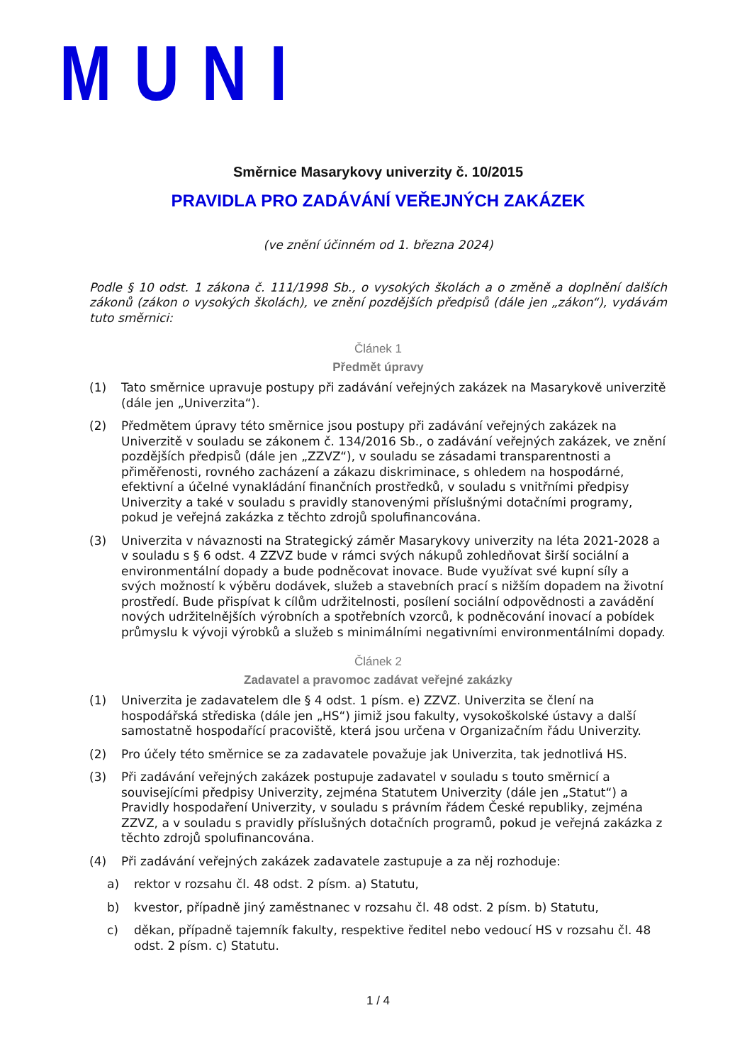MUNI
Směrnice Masarykovy univerzity č. 10/2015
PRAVIDLA PRO ZADÁVÁNÍ VEŘEJNÝCH ZAKÁZEK
(ve znění účinném od 1. března 2024)
Podle § 10 odst. 1 zákona č. 111/1998 Sb., o vysokých školách a o změně a doplnění dalších zákonů (zákon o vysokých školách), ve znění pozdějších předpisů (dále jen „zákon“), vydávám tuto směrnici:
Článek 1
Předmět úpravy
(1) Tato směrnice upravuje postupy při zadávání veřejných zakázek na Masarykově univerzitě (dále jen „Univerzita“).
(2) Předmětem úpravy této směrnice jsou postupy při zadávání veřejných zakázek na Univerzitě v souladu se zákonem č. 134/2016 Sb., o zadávání veřejných zakázek, ve znění pozdějších předpisů (dále jen „ZZVZ“), v souladu se zásadami transparentnosti a přiměřenosti, rovného zacházení a zákazu diskriminace, s ohledem na hospodárné, efektivní a účelné vynakládání finančních prostředků, v souladu s vnitřními předpisy Univerzity a také v souladu s pravidly stanovenými příslušnými dotačními programy, pokud je veřejná zakázka z těchto zdrojů spolufinancována.
(3) Univerzita v návaznosti na Strategický záměr Masarykovy univerzity na léta 2021-2028 a v souladu s § 6 odst. 4 ZZVZ bude v rámci svých nákupů zohledňovat širší sociální a environmentální dopady a bude podněcovat inovace. Bude využívat své kupní síly a svých možností k výběru dodávek, služeb a stavebních prací s nižším dopadem na životní prostředí. Bude přispívat k cílům udržitelnosti, posílení sociální odpovědnosti a zavádění nových udržitelnějších výrobních a spotřebních vzorců, k podněcování inovací a pobídek průmyslu k vývoji výrobků a služeb s minimálními negativními environmentálními dopady.
Článek 2
Zadavatel a pravomoc zadávat veřejné zakázky
(1) Univerzita je zadavatelem dle § 4 odst. 1 písm. e) ZZVZ. Univerzita se člení na hospodářská střediska (dále jen „HS“) jimiž jsou fakulty, vysokoškolské ústavy a další samostatně hospodařící pracoviště, která jsou určena v Organizačním řádu Univerzity.
(2) Pro účely této směrnice se za zadavatele považuje jak Univerzita, tak jednotlivá HS.
(3) Při zadávání veřejných zakázek postupuje zadavatel v souladu s touto směrnicí a souvisejícími předpisy Univerzity, zejména Statutem Univerzity (dále jen „Statut“) a Pravidly hospodaření Univerzity, v souladu s právním řádem České republiky, zejména ZZVZ, a v souladu s pravidly příslušných dotačních programů, pokud je veřejná zakázka z těchto zdrojů spolufinancována.
(4) Při zadávání veřejných zakázek zadavatele zastupuje a za něj rozhoduje:
a) rektor v rozsahu čl. 48 odst. 2 písm. a) Statutu,
b) kvestor, případně jiný zaměstnanec v rozsahu čl. 48 odst. 2 písm. b) Statutu,
c) děkan, případně tajemník fakulty, respektive ředitel nebo vedoucí HS v rozsahu čl. 48 odst. 2 písm. c) Statutu.
1 / 4